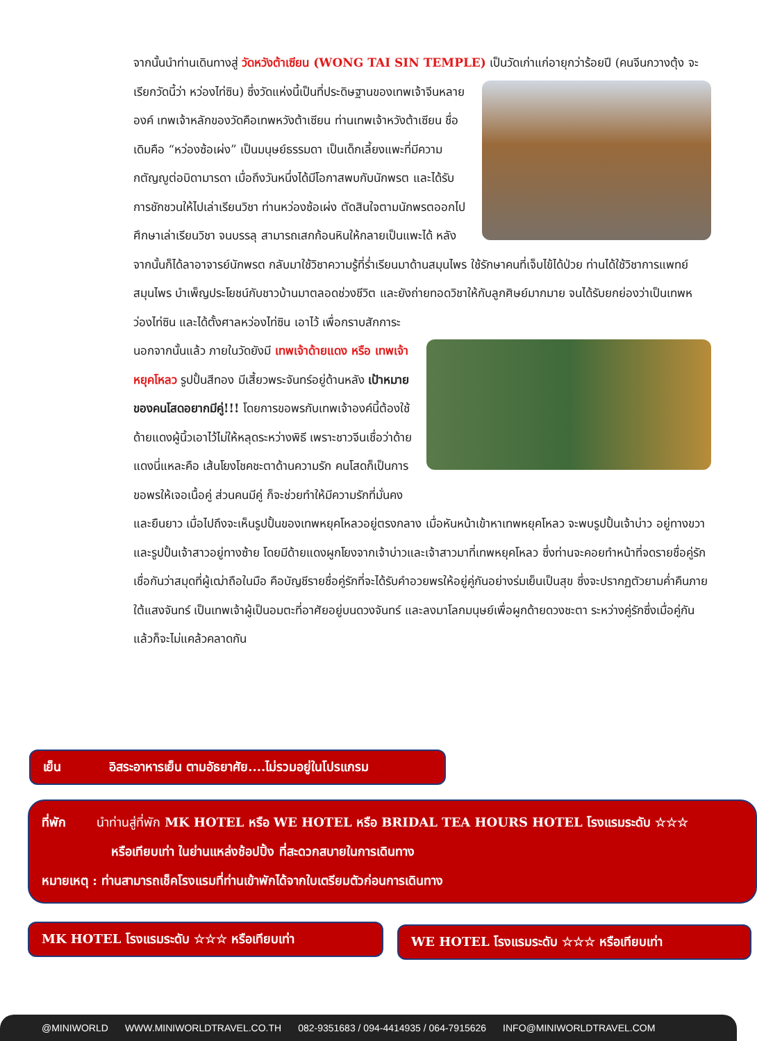จากนั้นนำท่านเดินทางสู่ วัดหวังต้าเซียน (WONG TAI SIN TEMPLE) เป็นวัดเก่าแก่อายุกว่าร้อยปี (คนจีนกวางตุ้ง จะเรียกวัดนี้ว่า หว่องไท่ซิน) ซึ่งวัดแห่งนี้เป็นที่ประดิษฐานของเทพเจ้าจีนหลายองค์ เทพเจ้าหลักของวัดคือเทพหวังต้าเซียน ท่านเทพเจ้าหวังต้าเซียน ชื่อเดิมคือ “หว่องซ้อเผ่ง” เป็นมนุษย์ธรรมดา เป็นเด็กเลี้ยงแพะที่มีความกตัญญูต่อบิดามารดา เมื่อถึงวันหนึ่งได้มีโอกาสพบกับนักพรต และได้รับการชักชวนให้ไปเล่าเรียนวิชา ท่านหว่องซ้อเผ่ง ตัดสินใจตามนักพรตออกไปศึกษาเล่าเรียนวิชา จนบรรลุ สามารถเสกก้อนหินให้กลายเป็นแพะได้ หลังจากนั้นก็ได้ลาอาจารย์นักพรต กลับมาใช้วิชาความรู้ที่ร่ำเรียนมาด้านสมุนไพร ใช้รักษาคนที่เจ็บไข้ได้ป่วย ท่านได้ใช้วิชาการแพทย์สมุนไพร บำเพ็ญประโยชน์กับชาวบ้านมาตลอดช่วงชีวิต และยังถ่ายทอดวิชาให้กับลูกศิษย์มากมาย จนได้รับยกย่องว่าเป็นเทพหว่องไท่ซิน และได้ตั้งศาลหว่องไท่ซิน เอาไว้ เพื่อกราบสักการะ
นอกจากนั้นแล้ว ภายในวัดยังมี เทพเจ้าด้ายแดง หรือ เทพเจ้าหยุคโหลว รูปปั้นสีทอง มีเสี้ยวพระจันทร์อยู่ด้านหลัง เป้าหมายของคนโสดอยากมีคู่!!! โดยการขอพรกับเทพเจ้าองค์นี้ต้องใช้ด้ายแดงผู้นิ้วเอาไว้ไม่ให้หลุดระหว่างพิธี เพราะชาวจีนเชื่อว่าด้ายแดงนี่แหละคือ เส้นโยงโชคชะตาด้านความรัก คนโสดก็เป็นการขอพรให้เจอเนื้อคู่ ส่วนคนมีคู่ ก็จะช่วยทำให้มีความรักที่มั่นคงและยืนยาว เมื่อไปถึงจะเห็นรูปปั้นของเทพหยุคโหลวอยู่ตรงกลาง เมื่อหันหน้าเข้าหาเทพหยุคโหลว จะพบรูปปั้นเจ้าบ่าว อยู่ทางขวา และรูปปั้นเจ้าสาวอยู่ทางซ้าย โดยมีด้ายแดงผูกโยงจากเจ้าบ่าวและเจ้าสาวมาที่เทพหยุคโหลว ซึ่งท่านจะคอยทำหน้าที่จดรายชื่อคู่รัก เชื่อกันว่าสมุดที่ผู้เฒ่าถือในมือ คือบัญชีรายชื่อคู่รักที่จะได้รับคำอวยพรให้อยู่คู่กันอย่างร่มเย็นเป็นสุข ซึ่งจะปรากฏตัวยามค่ำคืนภายใต้แสงจันทร์ เป็นเทพเจ้าผู้เป็นอมตะที่อาศัยอยู่บนดวงจันทร์ และลงมาโลกมนุษย์เพื่อผูกด้ายดวงชะตา ระหว่างคู่รักซึ่งเมื่อคู่กันแล้วก็จะไม่แคล้วคลาดกัน
เย็น อิสระอาหารเย็น ตามอัธยาศัย....ไม่รวมอยู่ในโปรแกรม
ที่พัก นำท่านสู่ที่พัก MK HOTEL หรือ WE HOTEL หรือ BRIDAL TEA HOURS HOTEL โรงแรมระดับ ☆☆☆
หรือเทียบเท่า ในย่านแหล่งช้อปปิ้ง ที่สะดวกสบายในการเดินทาง
หมายเหตุ : ท่านสามารถเช็คโรงแรมที่ท่านเข้าพักได้จากใบเตรียมตัวก่อนการเดินทาง
MK HOTEL โรงแรมระดับ ☆☆☆ หรือเทียบเท่า WE HOTEL โรงแรมระดับ ☆☆☆ หรือเทียบเท่า
@MINIWORLD WWW.MINIWORLDTRAVEL.CO.TH 082-9351683 / 094-4414935 / 064-7915626 INFO@MINIWORLDTRAVEL.COM